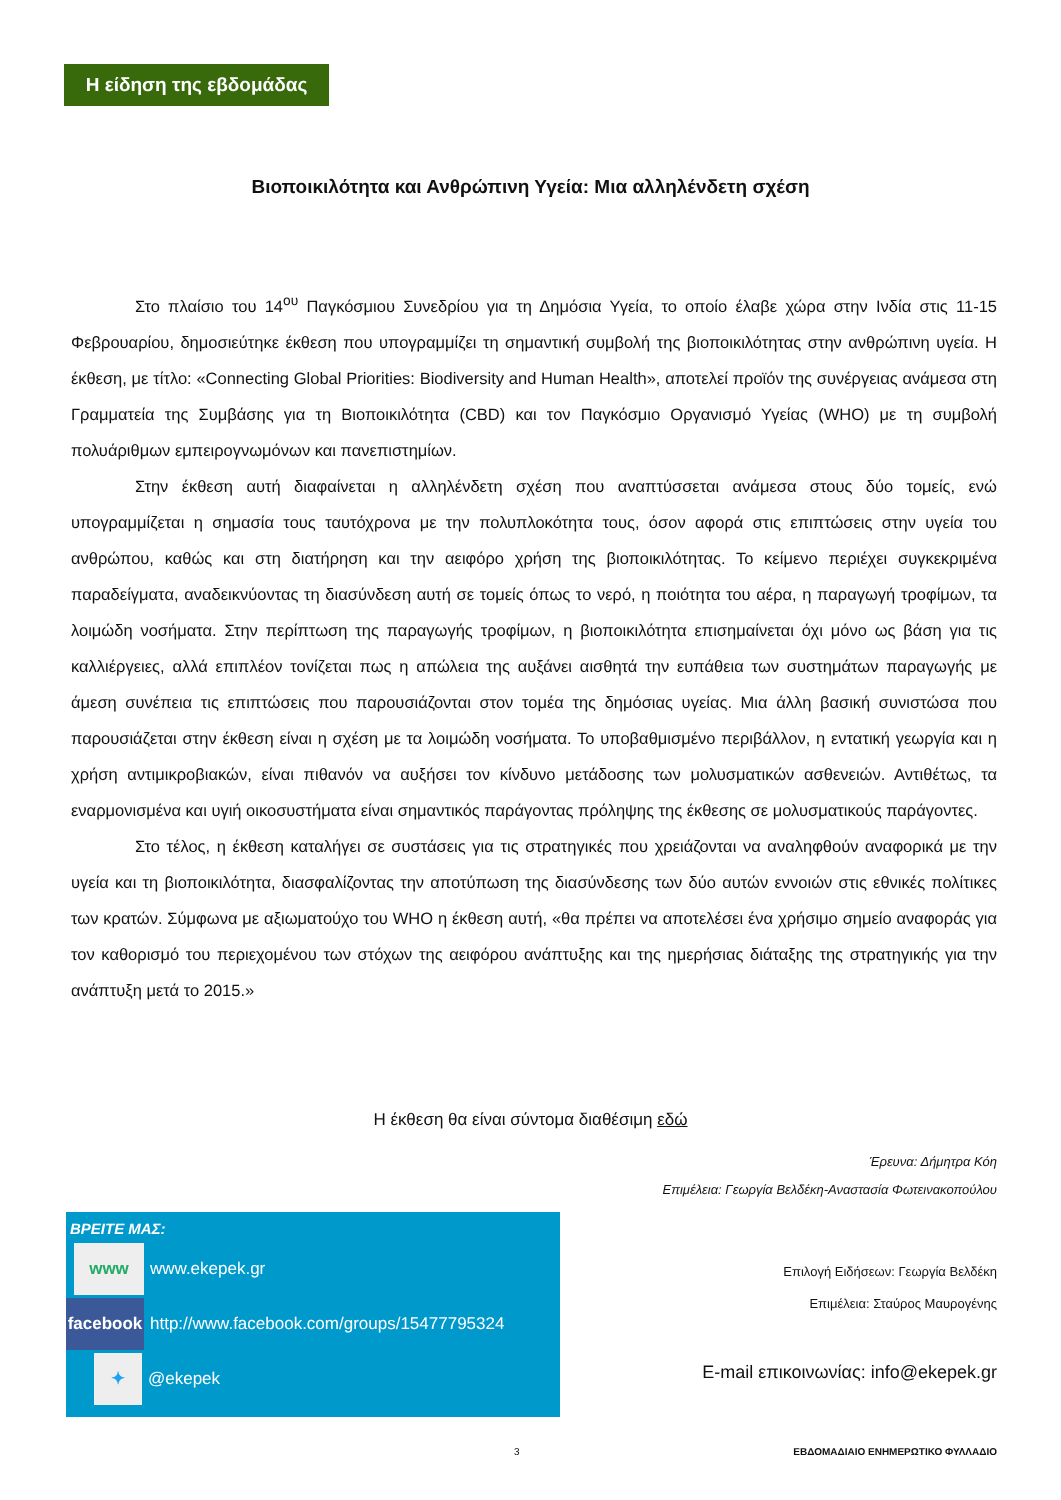Η είδηση της εβδομάδας
Βιοποικιλότητα και Ανθρώπινη Υγεία: Μια αλληλένδετη σχέση
Στο πλαίσιο του 14<sup>ου</sup> Παγκόσμιου Συνεδρίου για τη Δημόσια Υγεία, το οποίο έλαβε χώρα στην Ινδία στις 11-15 Φεβρουαρίου, δημοσιεύτηκε έκθεση που υπογραμμίζει τη σημαντική συμβολή της βιοποικιλότητας στην ανθρώπινη υγεία. Η έκθεση, με τίτλο: «Connecting Global Priorities: Biodiversity and Human Health», αποτελεί προϊόν της συνέργειας ανάμεσα στη Γραμματεία της Συμβάσης για τη Βιοποικιλότητα (CBD) και τον Παγκόσμιο Οργανισμό Υγείας (WHO) με τη συμβολή πολυάριθμων εμπειρογνωμόνων και πανεπιστημίων.
Στην έκθεση αυτή διαφαίνεται η αλληλένδετη σχέση που αναπτύσσεται ανάμεσα στους δύο τομείς, ενώ υπογραμμίζεται η σημασία τους ταυτόχρονα με την πολυπλοκότητα τους, όσον αφορά στις επιπτώσεις στην υγεία του ανθρώπου, καθώς και στη διατήρηση και την αειφόρο χρήση της βιοποικιλότητας. Το κείμενο περιέχει συγκεκριμένα παραδείγματα, αναδεικνύοντας τη διασύνδεση αυτή σε τομείς όπως το νερό, η ποιότητα του αέρα, η παραγωγή τροφίμων, τα λοιμώδη νοσήματα. Στην περίπτωση της παραγωγής τροφίμων, η βιοποικιλότητα επισημαίνεται όχι μόνο ως βάση για τις καλλιέργειες, αλλά επιπλέον τονίζεται πως η απώλεια της αυξάνει αισθητά την ευπάθεια των συστημάτων παραγωγής με άμεση συνέπεια τις επιπτώσεις που παρουσιάζονται στον τομέα της δημόσιας υγείας. Μια άλλη βασική συνιστώσα που παρουσιάζεται στην έκθεση είναι η σχέση με τα λοιμώδη νοσήματα. Το υποβαθμισμένο περιβάλλον, η εντατική γεωργία και η χρήση αντιμικροβιακών, είναι πιθανόν να αυξήσει τον κίνδυνο μετάδοσης των μολυσματικών ασθενειών. Αντιθέτως, τα εναρμονισμένα και υγιή οικοσυστήματα είναι σημαντικός παράγοντας πρόληψης της έκθεσης σε μολυσματικούς παράγοντες.
Στο τέλος, η έκθεση καταλήγει σε συστάσεις για τις στρατηγικές που χρειάζονται να αναληφθούν αναφορικά με την υγεία και τη βιοποικιλότητα, διασφαλίζοντας την αποτύπωση της διασύνδεσης των δύο αυτών εννοιών στις εθνικές πολίτικες των κρατών. Σύμφωνα με αξιωματούχο του WHO η έκθεση αυτή, «θα πρέπει να αποτελέσει ένα χρήσιμο σημείο αναφοράς για τον καθορισμό του περιεχομένου των στόχων της αειφόρου ανάπτυξης και της ημερήσιας διάταξης της στρατηγικής για την ανάπτυξη μετά το 2015.»
Η έκθεση θα είναι σύντομα διαθέσιμη εδώ
Έρευνα: Δήμητρα Κόη
Επιμέλεια: Γεωργία Βελδέκη-Αναστασία Φωτεινακοπούλου
ΒΡΕΙΤΕ ΜΑΣ:
www
www.ekepek.gr
facebook
http://www.facebook.com/groups/15477795324
✦
@ekepek
Επιλογή Ειδήσεων: Γεωργία Βελδέκη
Επιμέλεια: Σταύρος Μαυρογένης
E-mail επικοινωνίας: info@ekepek.gr
3 ΕΒΔΟΜΑΔΙΑΙΟ ΕΝΗΜΕΡΩΤΙΚΟ ΦΥΛΛΑΔΙΟ